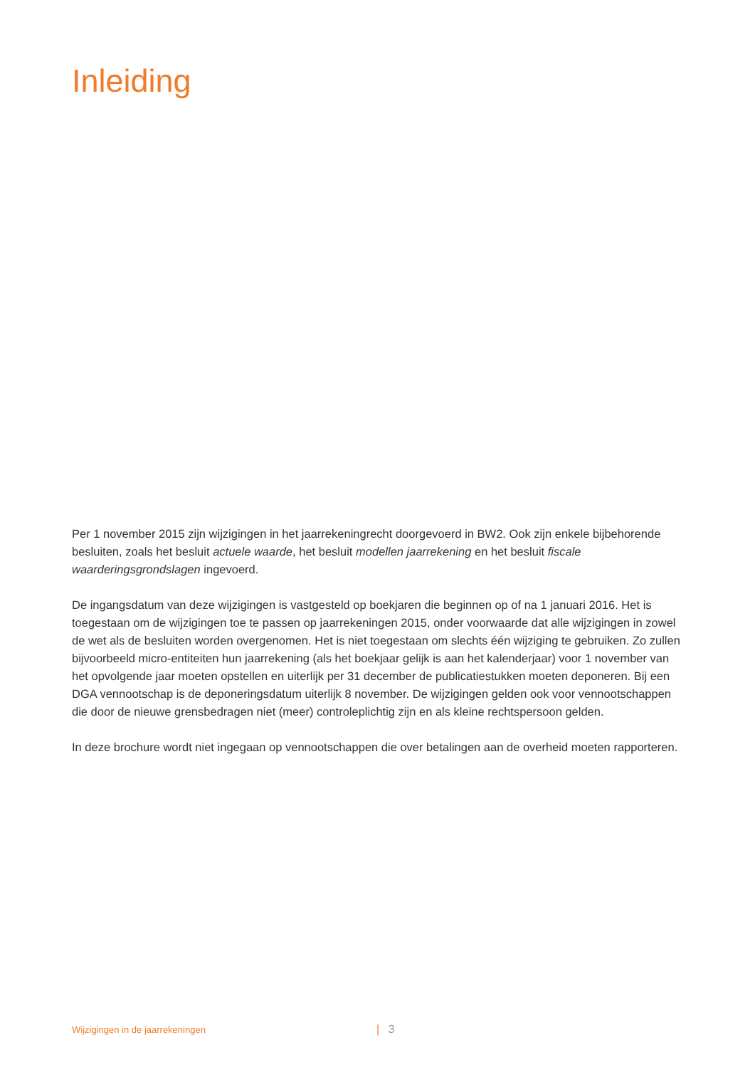Inleiding
Per 1 november 2015 zijn wijzigingen in het jaarrekeningrecht doorgevoerd in BW2. Ook zijn enkele bijbehorende besluiten, zoals het besluit actuele waarde, het besluit modellen jaarrekening en het besluit fiscale waarderingsgrondslagen ingevoerd.
De ingangsdatum van deze wijzigingen is vastgesteld op boekjaren die beginnen op of na 1 januari 2016. Het is toegestaan om de wijzigingen toe te passen op jaarrekeningen 2015, onder voorwaarde dat alle wijzigingen in zowel de wet als de besluiten worden overgenomen. Het is niet toegestaan om slechts één wijziging te gebruiken. Zo zullen bijvoorbeeld micro-entiteiten hun jaarrekening (als het boekjaar gelijk is aan het kalenderjaar) voor 1 november van het opvolgende jaar moeten opstellen en uiterlijk per 31 december de publicatiestukken moeten deponeren. Bij een DGA vennootschap is de deponeringsdatum uiterlijk 8 november. De wijzigingen gelden ook voor vennootschappen die door de nieuwe grensbedragen niet (meer) controleplichtig zijn en als kleine rechtspersoon gelden.
In deze brochure wordt niet ingegaan op vennootschappen die over betalingen aan de overheid moeten rapporteren.
Wijzigingen in de jaarrekeningen | 3